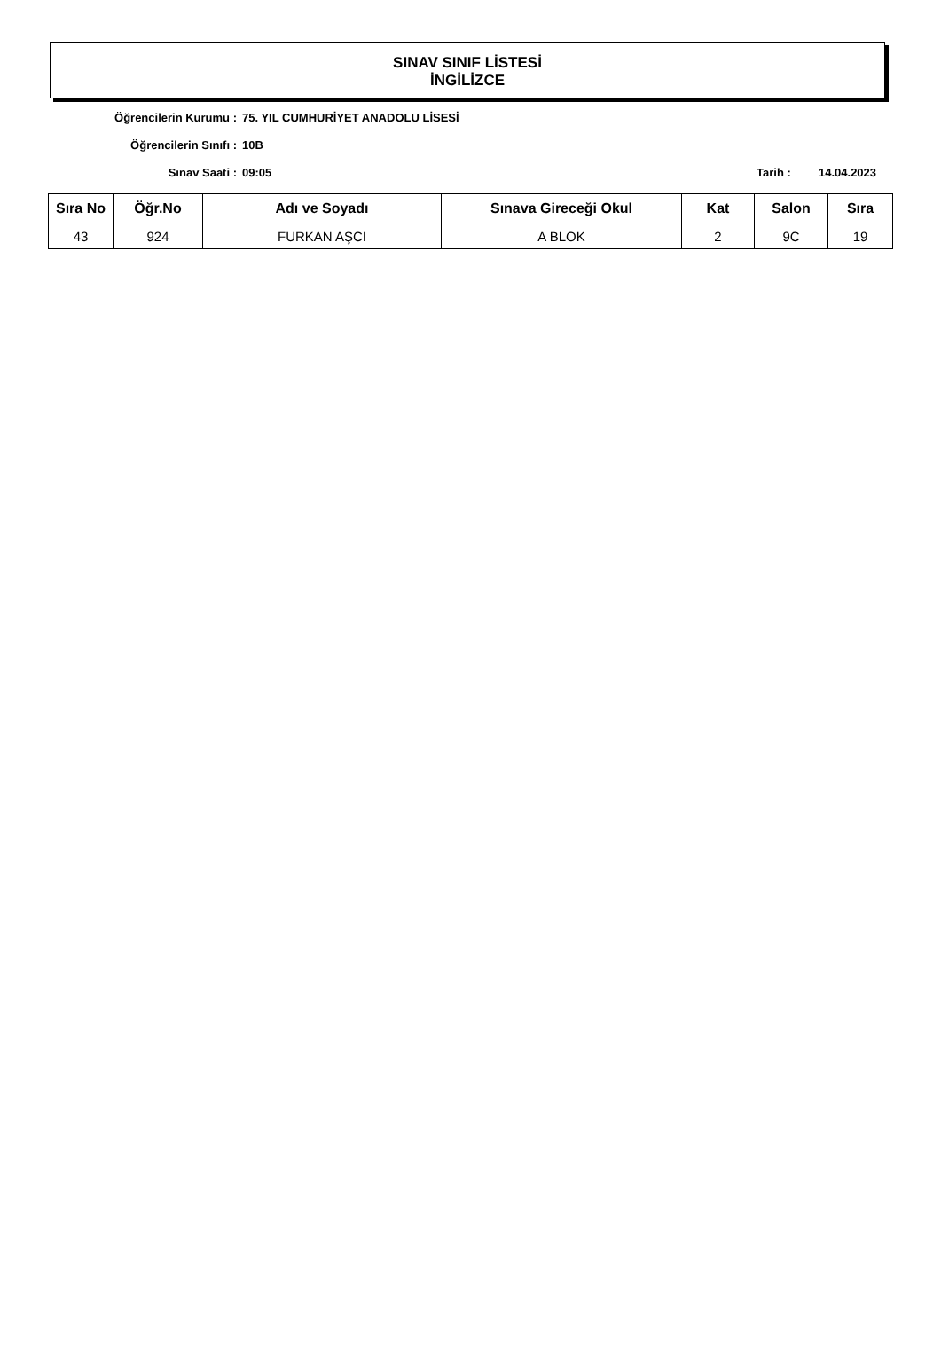SINAV SINIF LİSTESİ
İNGİLİZCE
Öğrencilerin Kurumu : 75. YIL CUMHURİYET ANADOLU LİSESİ
Öğrencilerin Sınıfı : 10B
Sınav Saati : 09:05 Tarih : 14.04.2023
| Sıra No | Öğr.No | Adı ve Soyadı | Sınava Gireceği Okul | Kat | Salon | Sıra |
| --- | --- | --- | --- | --- | --- | --- |
| 43 | 924 | FURKAN AŞCI | A BLOK | 2 | 9C | 19 |